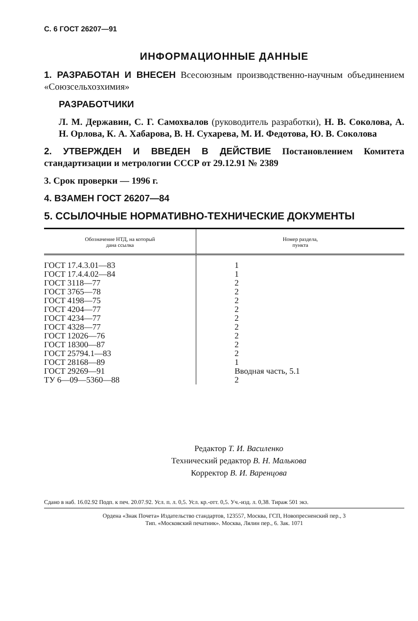С. 6 ГОСТ 26207—91
ИНФОРМАЦИОННЫЕ ДАННЫЕ
1. РАЗРАБОТАН И ВНЕСЕН Всесоюзным производственно-научным объединением «Союзсельхозхимия»
РАЗРАБОТЧИКИ
Л. М. Державин, С. Г. Самохвалов (руководитель разработки), Н. В. Соколова, А. Н. Орлова, К. А. Хабарова, В. Н. Сухарева, М. И. Федотова, Ю. В. Соколова
2. УТВЕРЖДЕН И ВВЕДЕН В ДЕЙСТВИЕ Постановлением Комитета стандартизации и метрологии СССР от 29.12.91 № 2389
3. Срок проверки — 1996 г.
4. ВЗАМЕН ГОСТ 26207—84
5. ССЫЛОЧНЫЕ НОРМАТИВНО-ТЕХНИЧЕСКИЕ ДОКУМЕНТЫ
| Обозначение НТД, на который дана ссылка | Номер раздела, пункта |
| --- | --- |
| ГОСТ 17.4.3.01—83 | 1 |
| ГОСТ 17.4.4.02—84 | 1 |
| ГОСТ 3118—77 | 2 |
| ГОСТ 3765—78 | 2 |
| ГОСТ 4198—75 | 2 |
| ГОСТ 4204—77 | 2 |
| ГОСТ 4234—77 | 2 |
| ГОСТ 4328—77 | 2 |
| ГОСТ 12026—76 | 2 |
| ГОСТ 18300—87 | 2 |
| ГОСТ 25794.1—83 | 2 |
| ГОСТ 28168—89 | 1 |
| ГОСТ 29269—91 | Вводная часть, 5.1 |
| ТУ 6—09—5360—88 | 2 |
Редактор Т. И. Василенко
Технический редактор В. Н. Малькова
Корректор В. И. Варенцова
Сдано в наб. 16.02.92 Подп. к печ. 20.07.92. Усл. п. л. 0,5. Усл. кр.-отт. 0,5. Уч.-изд. л. 0,38. Тираж 501 экз.
Ордена «Знак Почета» Издательство стандартов, 123557, Москва, ГСП, Новопресненский пер., 3
Тип. «Московский печатник». Москва, Лялин пер., 6. Зак. 1071